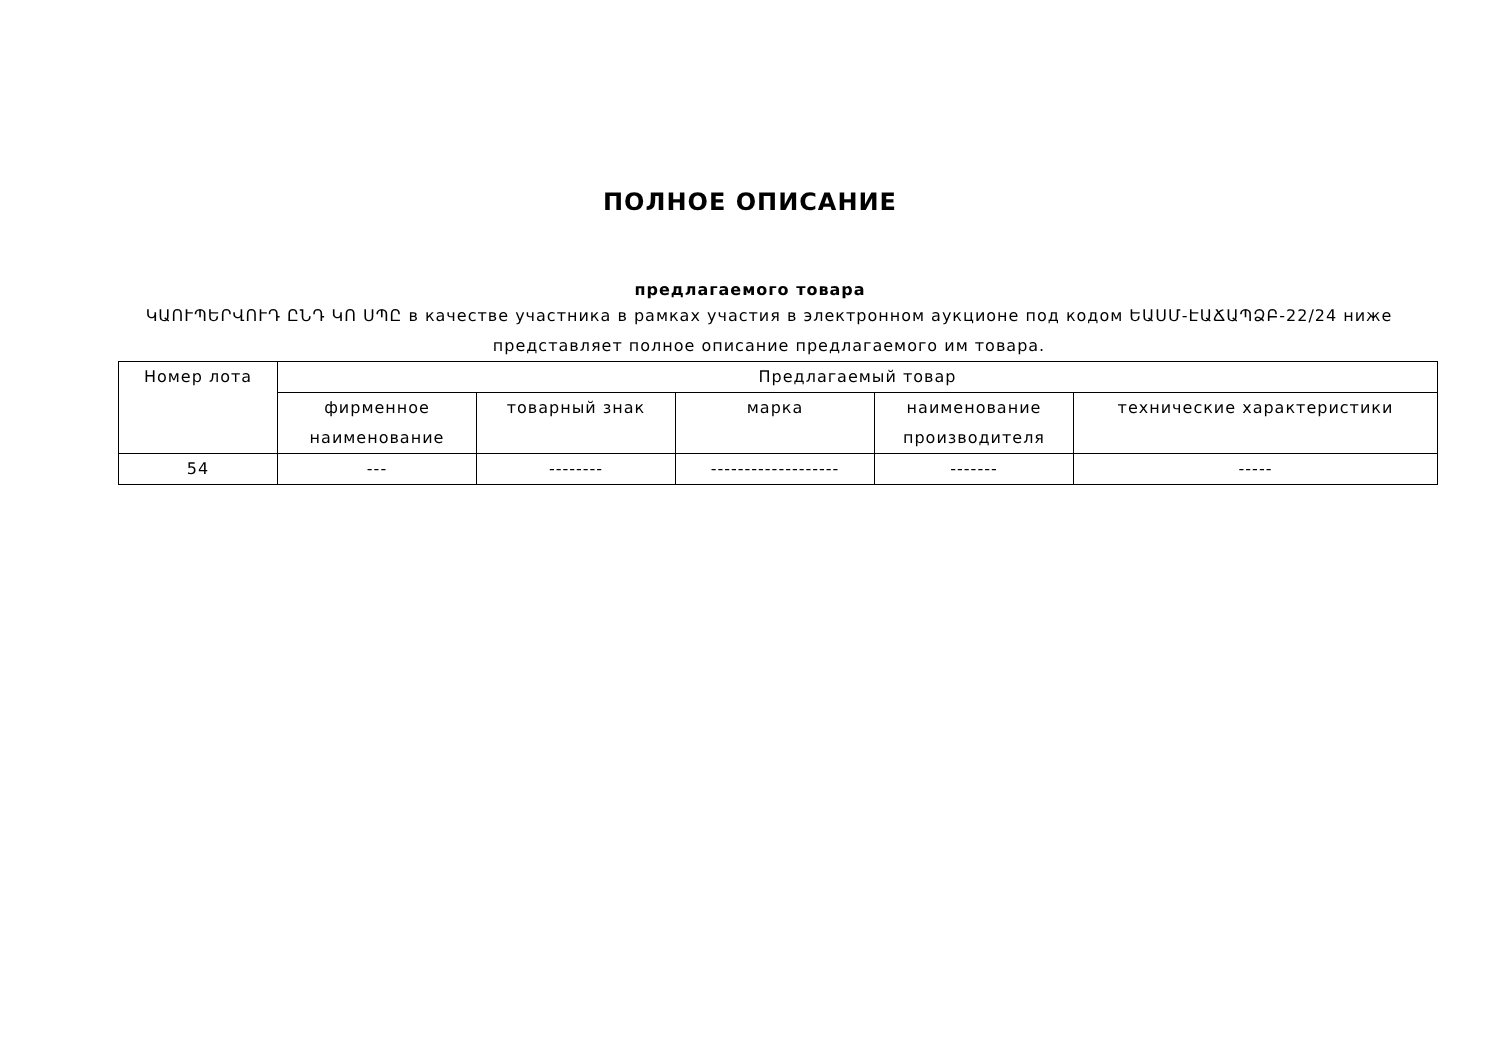ПОЛНОЕ ОПИСАНИЕ
предлагаемого товара
ԿԱՈՒՊԵՐՎՈՒԴ ԸՆԴ ԿՈ ՍՊԸ в качестве участника в рамках участия в электронном аукционе под кодом ԵԱՍՄ-ԷԱՃԱՊՁԲ-22/24 ниже представляет полное описание предлагаемого им товара.
| Номер лота | Предлагаемый товар | | | | |
| --- | --- | --- | --- | --- | --- |
| | фирменное наименование | товарный знак | марка | наименование производителя | технические характеристики |
| 54 | --- | -------- | ------------------- | ------- | ----- |